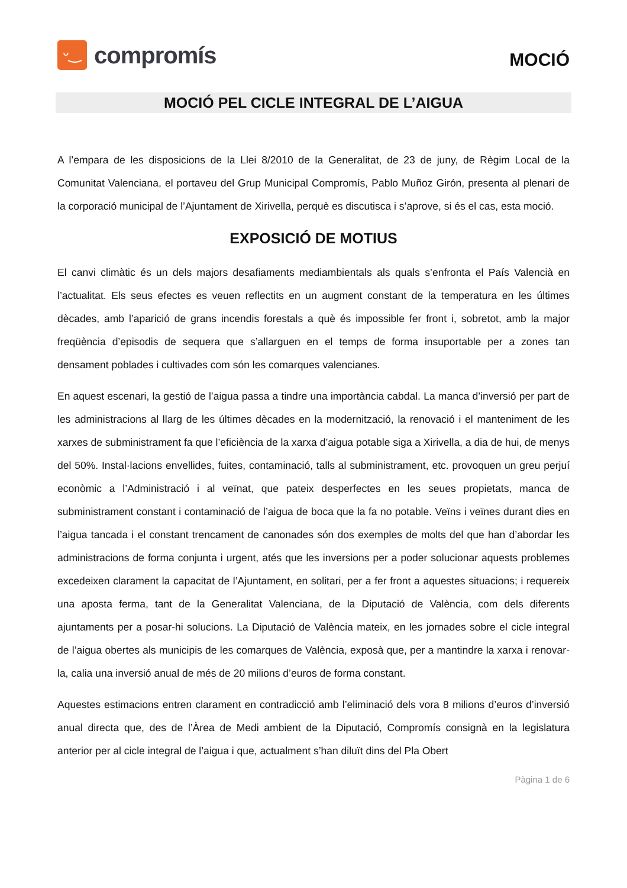ᵕ‿
compromís
MOCIÓ
MOCIÓ PEL CICLE INTEGRAL DE L’AIGUA
A l’empara de les disposicions de la Llei 8/2010 de la Generalitat, de 23 de juny, de Règim Local de la Comunitat Valenciana, el portaveu del Grup Municipal Compromís, Pablo Muñoz Girón, presenta al plenari de la corporació municipal de l’Ajuntament de Xirivella, perquè es discutisca i s’aprove, si és el cas, esta moció.
EXPOSICIÓ DE MOTIUS
El canvi climàtic és un dels majors desafiaments mediambientals als quals s’enfronta el País Valencià en l’actualitat. Els seus efectes es veuen reflectits en un augment constant de la temperatura en les últimes dècades, amb l’aparició de grans incendis forestals a què és impossible fer front i, sobretot, amb la major freqüència d’episodis de sequera que s’allarguen en el temps de forma insuportable per a zones tan densament poblades i cultivades com són les comarques valencianes.
En aquest escenari, la gestió de l’aigua passa a tindre una importància cabdal. La manca d’inversió per part de les administracions al llarg de les últimes dècades en la modernització, la renovació i el manteniment de les xarxes de subministrament fa que l’eficiència de la xarxa d’aigua potable siga a Xirivella, a dia de hui, de menys del 50%. Instal·lacions envellides, fuites, contaminació, talls al subministrament, etc. provoquen un greu perjuí econòmic a l’Administració i al veïnat, que pateix desperfectes en les seues propietats, manca de subministrament constant i contaminació de l’aigua de boca que la fa no potable. Veïns i veïnes durant dies en l’aigua tancada i el constant trencament de canonades són dos exemples de molts del que han d’abordar les administracions de forma conjunta i urgent, atés que les inversions per a poder solucionar aquests problemes excedeixen clarament la capacitat de l’Ajuntament, en solitari, per a fer front a aquestes situacions; i requereix una aposta ferma, tant de la Generalitat Valenciana, de la Diputació de València, com dels diferents ajuntaments per a posar-hi solucions. La Diputació de València mateix, en les jornades sobre el cicle integral de l’aigua obertes als municipis de les comarques de València, exposà que, per a mantindre la xarxa i renovar-la, calia una inversió anual de més de 20 milions d’euros de forma constant.
Aquestes estimacions entren clarament en contradicció amb l’eliminació dels vora 8 milions d’euros d’inversió anual directa que, des de l’Àrea de Medi ambient de la Diputació, Compromís consignà en la legislatura anterior per al cicle integral de l’aigua i que, actualment s’han diluït dins del Pla Obert
Pàgina 1 de 6